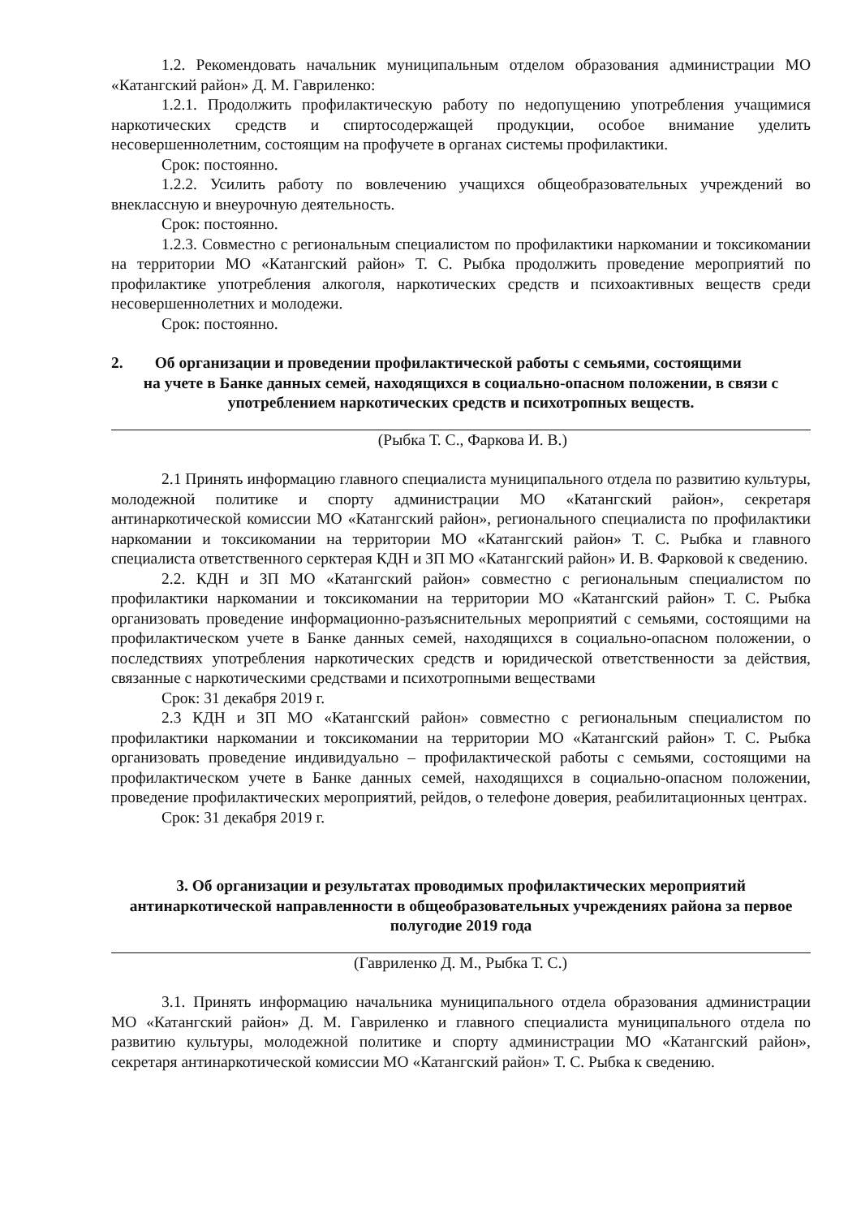1.2. Рекомендовать начальник муниципальным отделом образования администрации МО «Катангский район» Д. М. Гавриленко:
1.2.1. Продолжить профилактическую работу по недопущению употребления учащимися наркотических средств и спиртосодержащей продукции, особое внимание уделить несовершеннолетним, состоящим на профучете в органах системы профилактики.
Срок: постоянно.
1.2.2. Усилить работу по вовлечению учащихся общеобразовательных учреждений во внеклассную и внеурочную деятельность.
Срок: постоянно.
1.2.3. Совместно с региональным специалистом по профилактики наркомании и токсикомании на территории МО «Катангский район» Т. С. Рыбка продолжить проведение мероприятий по профилактике употребления алкоголя, наркотических средств и психоактивных веществ среди несовершеннолетних и молодежи.
Срок: постоянно.
2. Об организации и проведении профилактической работы с семьями, состоящими
на учете в Банке данных семей, находящихся в социально-опасном положении, в связи с употреблением наркотических средств и психотропных веществ.
(Рыбка Т. С., Фаркова И. В.)
2.1 Принять информацию главного специалиста муниципального отдела по развитию культуры, молодежной политике и спорту администрации МО «Катангский район», секретаря антинаркотической комиссии МО «Катангский район», регионального специалиста по профилактики наркомании и токсикомании на территории МО «Катангский район» Т. С. Рыбка и главного специалиста ответственного серктерая КДН и ЗП МО «Катангский район» И. В. Фарковой к сведению.
2.2. КДН и ЗП МО «Катангский район» совместно с региональным специалистом по профилактики наркомании и токсикомании на территории МО «Катангский район» Т. С. Рыбка организовать проведение информационно-разъяснительных мероприятий с семьями, состоящими на профилактическом учете в Банке данных семей, находящихся в социально-опасном положении, о последствиях употребления наркотических средств и юридической ответственности за действия, связанные с наркотическими средствами и психотропными веществами
Срок: 31 декабря 2019 г.
2.3 КДН и ЗП МО «Катангский район» совместно с региональным специалистом по профилактики наркомании и токсикомании на территории МО «Катангский район» Т. С. Рыбка организовать проведение индивидуально – профилактической работы с семьями, состоящими на профилактическом учете в Банке данных семей, находящихся в социально-опасном положении, проведение профилактических мероприятий, рейдов, о телефоне доверия, реабилитационных центрах.
Срок: 31 декабря 2019 г.
3. Об организации и результатах проводимых профилактических мероприятий антинаркотической направленности в общеобразовательных учреждениях района за первое полугодие 2019 года
(Гавриленко Д. М., Рыбка Т. С.)
3.1. Принять информацию начальника муниципального отдела образования администрации МО «Катангский район» Д. М. Гавриленко и главного специалиста муниципального отдела по развитию культуры, молодежной политике и спорту администрации МО «Катангский район», секретаря антинаркотической комиссии МО «Катангский район» Т. С. Рыбка к сведению.